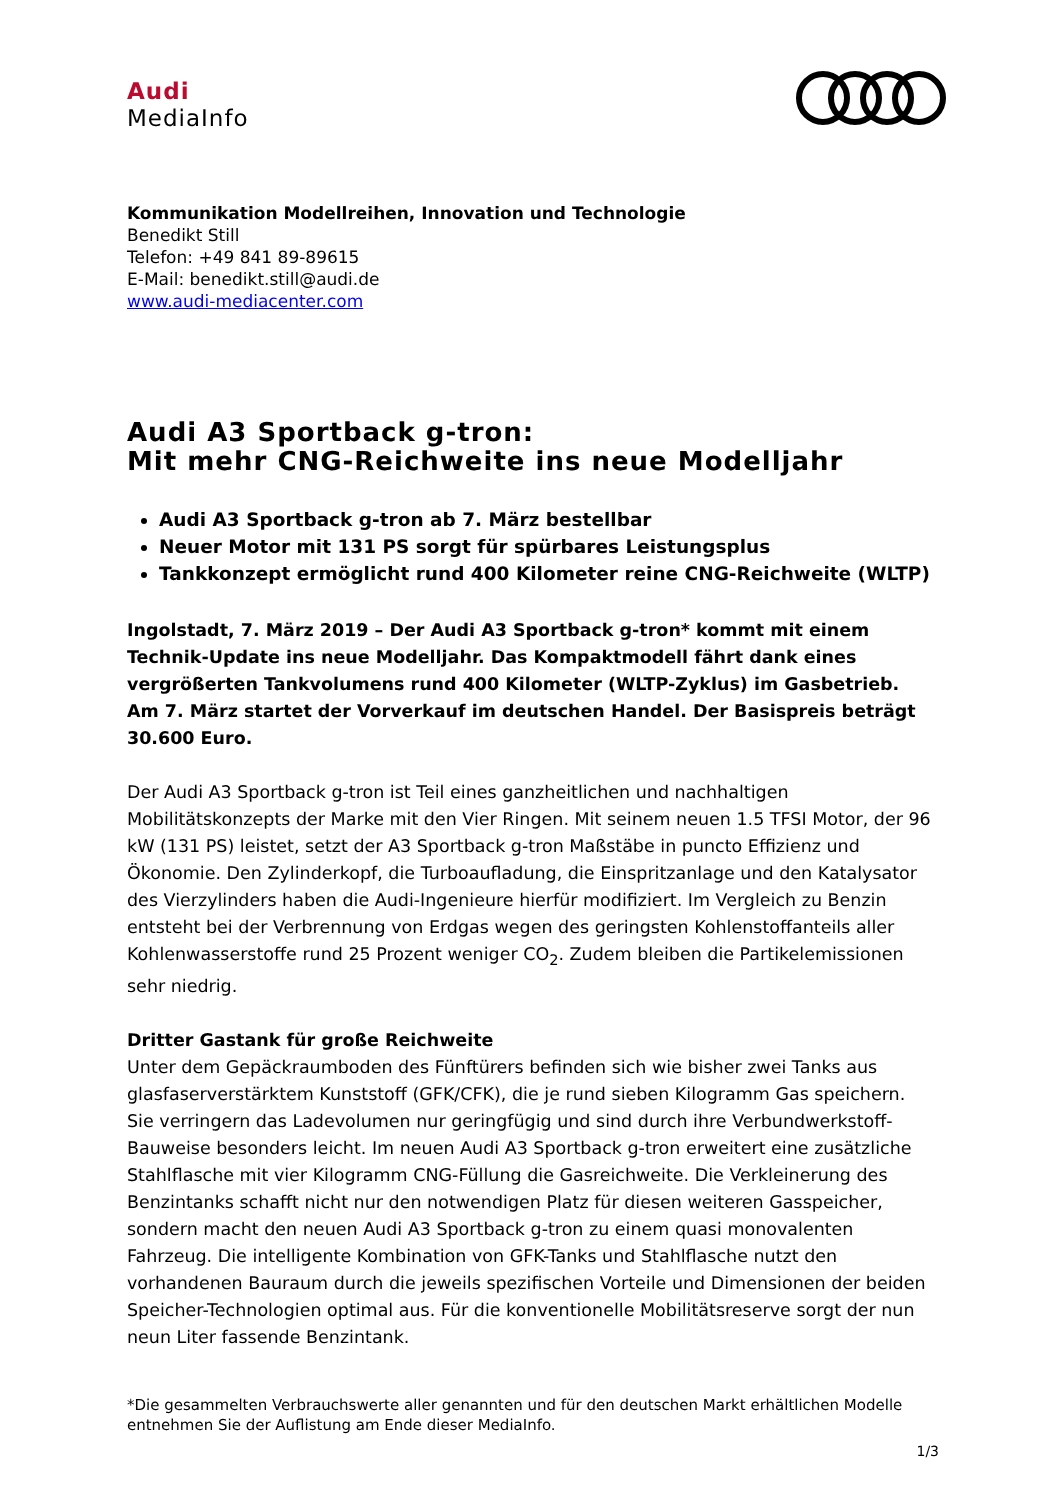Audi
MediaInfo
Kommunikation Modellreihen, Innovation und Technologie
Benedikt Still
Telefon: +49 841 89-89615
E-Mail: benedikt.still@audi.de
www.audi-mediacenter.com
Audi A3 Sportback g-tron:
Mit mehr CNG-Reichweite ins neue Modelljahr
Audi A3 Sportback g-tron ab 7. März bestellbar
Neuer Motor mit 131 PS sorgt für spürbares Leistungsplus
Tankkonzept ermöglicht rund 400 Kilometer reine CNG-Reichweite (WLTP)
Ingolstadt, 7. März 2019 – Der Audi A3 Sportback g-tron* kommt mit einem Technik-Update ins neue Modelljahr. Das Kompaktmodell fährt dank eines vergrößerten Tankvolumens rund 400 Kilometer (WLTP-Zyklus) im Gasbetrieb. Am 7. März startet der Vorverkauf im deutschen Handel. Der Basispreis beträgt 30.600 Euro.
Der Audi A3 Sportback g-tron ist Teil eines ganzheitlichen und nachhaltigen Mobilitätskonzepts der Marke mit den Vier Ringen. Mit seinem neuen 1.5 TFSI Motor, der 96 kW (131 PS) leistet, setzt der A3 Sportback g-tron Maßstäbe in puncto Effizienz und Ökonomie. Den Zylinderkopf, die Turboaufladung, die Einspritzanlage und den Katalysator des Vierzylinders haben die Audi-Ingenieure hierfür modifiziert. Im Vergleich zu Benzin entsteht bei der Verbrennung von Erdgas wegen des geringsten Kohlenstoffanteils aller Kohlenwasserstoffe rund 25 Prozent weniger CO<sub>2</sub>. Zudem bleiben die Partikelemissionen sehr niedrig.
Dritter Gastank für große Reichweite
Unter dem Gepäckraumboden des Fünftürers befinden sich wie bisher zwei Tanks aus glasfaserverstärktem Kunststoff (GFK/CFK), die je rund sieben Kilogramm Gas speichern. Sie verringern das Ladevolumen nur geringfügig und sind durch ihre Verbundwerkstoff-Bauweise besonders leicht. Im neuen Audi A3 Sportback g-tron erweitert eine zusätzliche Stahlflasche mit vier Kilogramm CNG-Füllung die Gasreichweite. Die Verkleinerung des Benzintanks schafft nicht nur den notwendigen Platz für diesen weiteren Gasspeicher, sondern macht den neuen Audi A3 Sportback g-tron zu einem quasi monovalenten Fahrzeug. Die intelligente Kombination von GFK-Tanks und Stahlflasche nutzt den vorhandenen Bauraum durch die jeweils spezifischen Vorteile und Dimensionen der beiden Speicher-Technologien optimal aus. Für die konventionelle Mobilitätsreserve sorgt der nun neun Liter fassende Benzintank.
*Die gesammelten Verbrauchswerte aller genannten und für den deutschen Markt erhältlichen Modelle entnehmen Sie der Auflistung am Ende dieser MediaInfo.
1/3